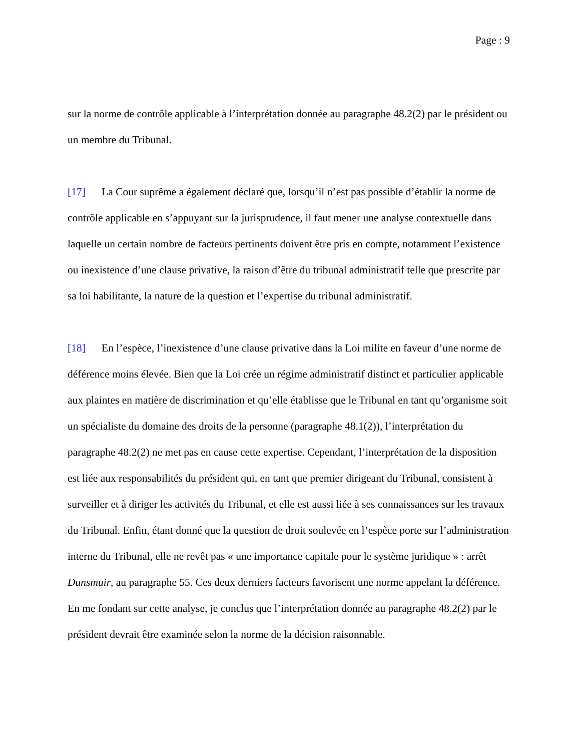Page : 9
sur la norme de contrôle applicable à l’interprétation donnée au paragraphe 48.2(2) par le président ou un membre du Tribunal.
[17] La Cour suprême a également déclaré que, lorsqu’il n’est pas possible d’établir la norme de contrôle applicable en s’appuyant sur la jurisprudence, il faut mener une analyse contextuelle dans laquelle un certain nombre de facteurs pertinents doivent être pris en compte, notamment l’existence ou inexistence d’une clause privative, la raison d’être du tribunal administratif telle que prescrite par sa loi habilitante, la nature de la question et l’expertise du tribunal administratif.
[18] En l’espèce, l’inexistence d’une clause privative dans la Loi milite en faveur d’une norme de déférence moins élevée. Bien que la Loi crée un régime administratif distinct et particulier applicable aux plaintes en matière de discrimination et qu’elle établisse que le Tribunal en tant qu’organisme soit un spécialiste du domaine des droits de la personne (paragraphe 48.1(2)), l’interprétation du paragraphe 48.2(2) ne met pas en cause cette expertise. Cependant, l’interprétation de la disposition est liée aux responsabilités du président qui, en tant que premier dirigeant du Tribunal, consistent à surveiller et à diriger les activités du Tribunal, et elle est aussi liée à ses connaissances sur les travaux du Tribunal. Enfin, étant donné que la question de droit soulevée en l’espèce porte sur l’administration interne du Tribunal, elle ne revêt pas « une importance capitale pour le système juridique » : arrêt Dunsmuir, au paragraphe 55. Ces deux derniers facteurs favorisent une norme appelant la déférence. En me fondant sur cette analyse, je conclus que l’interprétation donnée au paragraphe 48.2(2) par le président devrait être examinée selon la norme de la décision raisonnable.